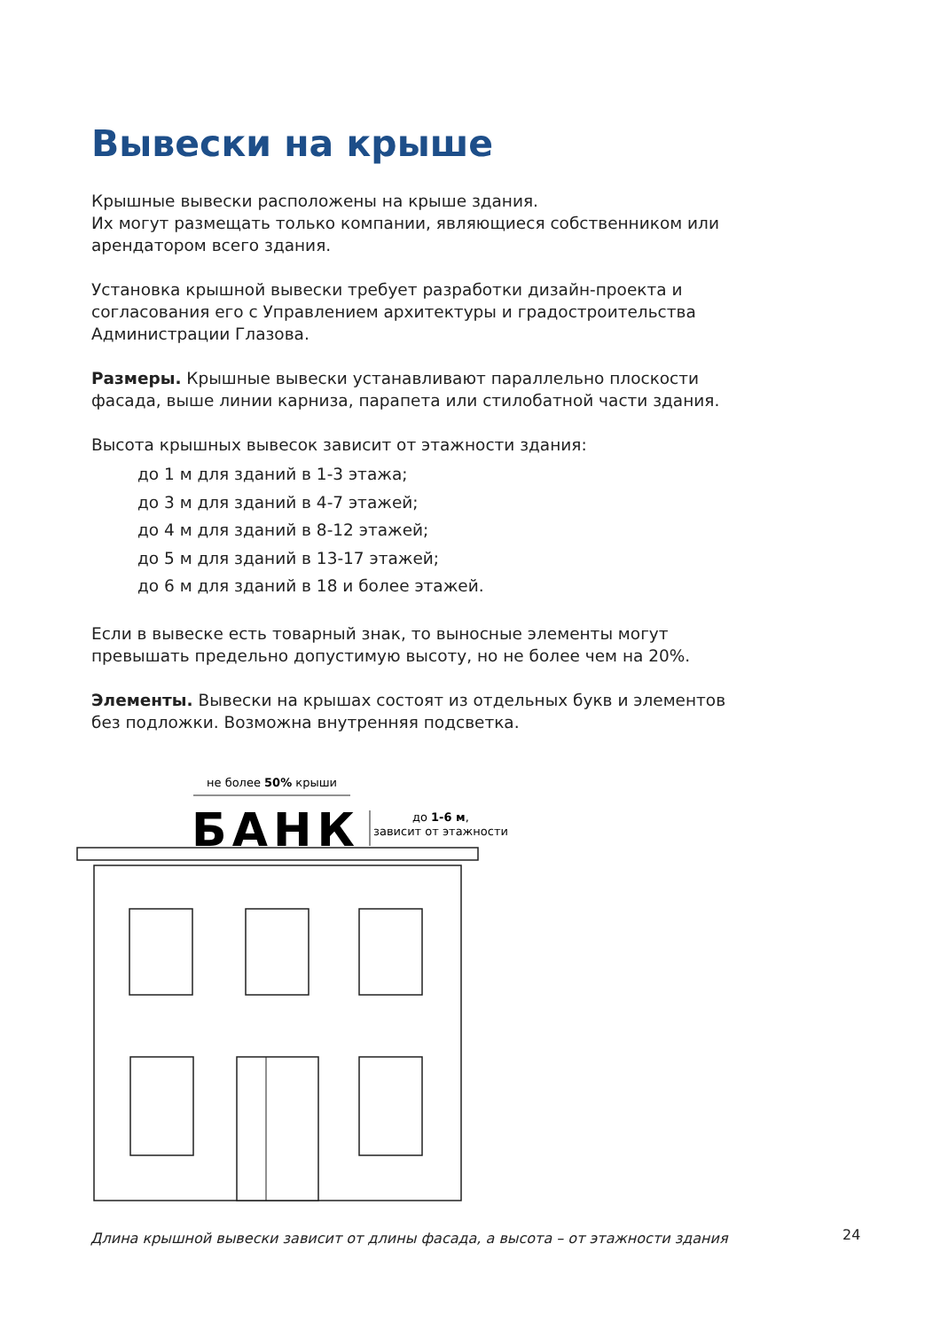Вывески на крыше
Крышные вывески расположены на крыше здания.
Их могут размещать только компании, являющиеся собственником или арендатором всего здания.
Установка крышной вывески требует разработки дизайн-проекта и согласования его с Управлением архитектуры и градостроительства Администрации Глазова.
Размеры. Крышные вывески устанавливают параллельно плоскости фасада, выше линии карниза, парапета или стилобатной части здания.
Высота крышных вывесок зависит от этажности здания:
до 1 м для зданий в 1-3 этажа;
до 3 м для зданий в 4-7 этажей;
до 4 м для зданий в 8-12 этажей;
до 5 м для зданий в 13-17 этажей;
до 6 м для зданий в 18 и более этажей.
Если в вывеске есть товарный знак, то выносные элементы могут превышать предельно допустимую высоту, но не более чем на 20%.
Элементы. Вывески на крышах состоят из отдельных букв и элементов без подложки. Возможна внутренняя подсветка.
не более 50% крыши
БАНК
до 1-6 м,
зависит от этажности
Длина крышной вывески зависит от длины фасада, а высота – от этажности здания
24